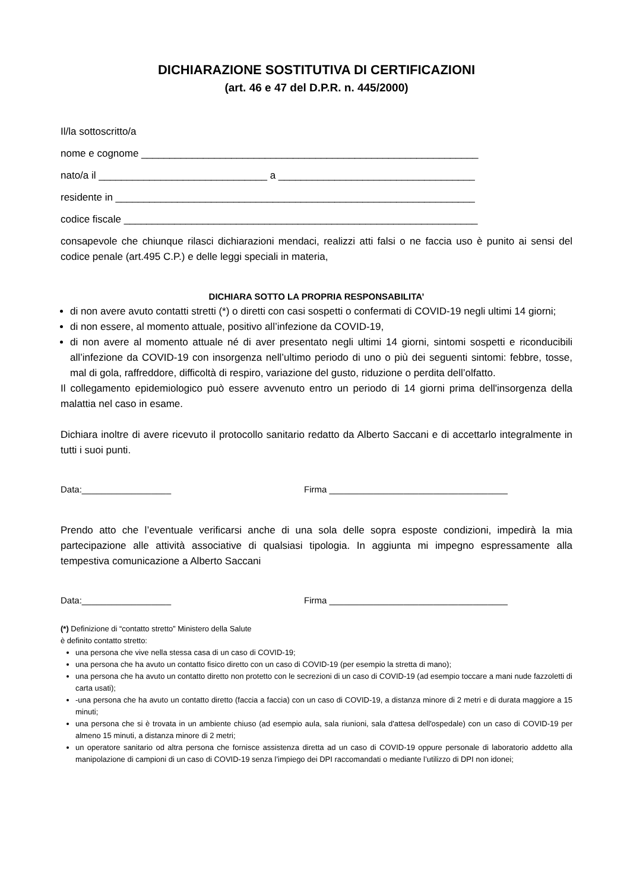DICHIARAZIONE SOSTITUTIVA DI CERTIFICAZIONI
(art. 46 e 47 del D.P.R. n. 445/2000)
Il/la sottoscritto/a
nome e cognome ____________________________________________________________
nato/a il ______________________________ a ___________________________________
residente in ________________________________________________________________
codice fiscale _______________________________________________________________
consapevole che chiunque rilasci dichiarazioni mendaci, realizzi atti falsi o ne faccia uso è punito ai sensi del codice penale (art.495 C.P.) e delle leggi speciali in materia,
DICHIARA SOTTO LA PROPRIA RESPONSABILITA’
di non avere avuto contatti stretti (*) o diretti con casi sospetti o confermati di COVID-19 negli ultimi 14 giorni;
di non essere, al momento attuale, positivo all’infezione da COVID-19,
di non avere al momento attuale né di aver presentato negli ultimi 14 giorni, sintomi sospetti e riconducibili all’infezione da COVID-19 con insorgenza nell’ultimo periodo di uno o più dei seguenti sintomi: febbre, tosse, mal di gola, raffreddore, difficoltà di respiro, variazione del gusto, riduzione o perdita dell’olfatto.
Il collegamento epidemiologico può essere avvenuto entro un periodo di 14 giorni prima dell'insorgenza della malattia nel caso in esame.
Dichiara inoltre di avere ricevuto il protocollo sanitario redatto da Alberto Saccani e di accettarlo integralmente in tutti i suoi punti.
Data:__________________ Firma ____________________________________
Prendo atto che l’eventuale verificarsi anche di una sola delle sopra esposte condizioni, impedirà la mia partecipazione alle attività associative di qualsiasi tipologia. In aggiunta mi impegno espressamente alla tempestiva comunicazione a Alberto Saccani
Data:__________________ Firma ____________________________________
(*) Definizione di “contatto stretto” Ministero della Salute
è definito contatto stretto:
una persona che vive nella stessa casa di un caso di COVID-19;
una persona che ha avuto un contatto fisico diretto con un caso di COVID-19 (per esempio la stretta di mano);
una persona che ha avuto un contatto diretto non protetto con le secrezioni di un caso di COVID-19 (ad esempio toccare a mani nude fazzoletti di carta usati);
-una persona che ha avuto un contatto diretto (faccia a faccia) con un caso di COVID-19, a distanza minore di 2 metri e di durata maggiore a 15 minuti;
una persona che si è trovata in un ambiente chiuso (ad esempio aula, sala riunioni, sala d'attesa dell'ospedale) con un caso di COVID-19 per almeno 15 minuti, a distanza minore di 2 metri;
un operatore sanitario od altra persona che fornisce assistenza diretta ad un caso di COVID-19 oppure personale di laboratorio addetto alla manipolazione di campioni di un caso di COVID-19 senza l’impiego dei DPI raccomandati o mediante l’utilizzo di DPI non idonei;